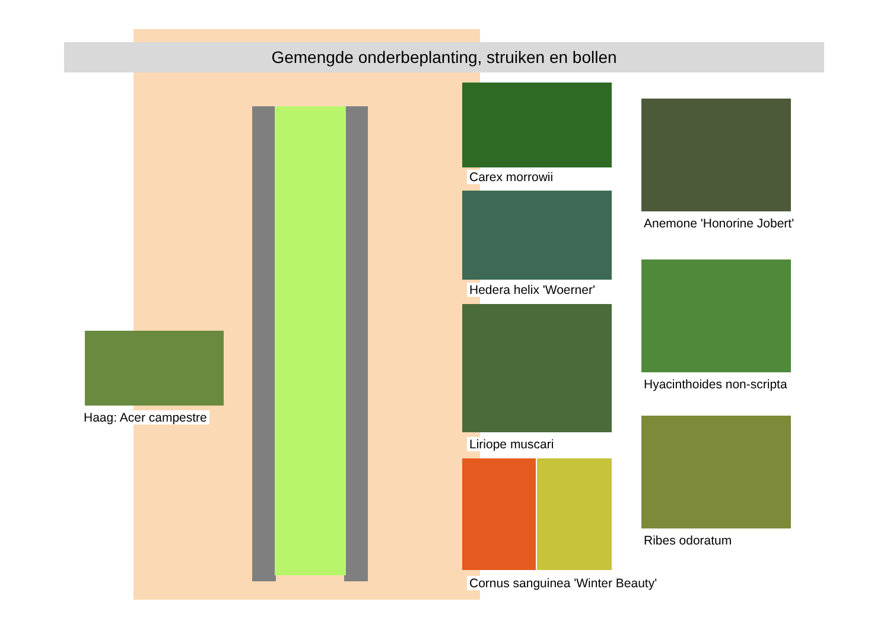Gemengde onderbeplanting, struiken en bollen
Carex morrowii
Hedera helix 'Woerner'
Liriope muscari
Cornus sanguinea 'Winter Beauty'
Anemone 'Honorine Jobert'
Hyacinthoides non-scripta
Ribes odoratum
Haag: Acer campestre